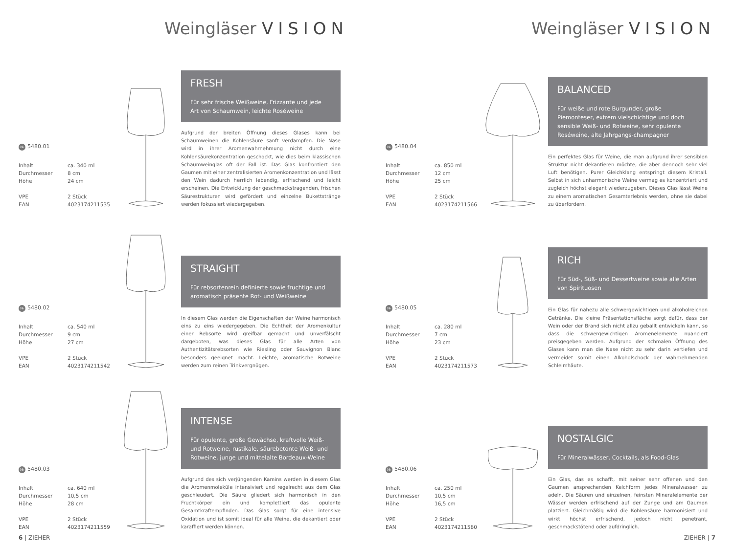Weingläser VISION
№ 5480.01
| Inhalt | ca. 340 ml |
| Durchmesser | 8 cm |
| Höhe | 24 cm |
| VPE | 2 Stück |
| EAN | 4023174211535 |
FRESH
Für sehr frische Weißweine, Frizzante und jede Art von Schaumwein, leichte Roséweine
Aufgrund der breiten Öffnung dieses Glases kann bei Schaumweinen die Kohlensäure sanft verdampfen. Die Nase wird in ihrer Aromenwahrnehmung nicht durch eine Kohlensäurekonzentration geschockt, wie dies beim klassischen Schaumweinglas oft der Fall ist. Das Glas konfrontiert den Gaumen mit einer zentralisierten Aromenkonzentration und lässt den Wein dadurch herrlich lebendig, erfrischend und leicht erscheinen. Die Entwicklung der geschmackstragenden, frischen Säurestrukturen wird gefördert und einzelne Bukettstränge werden fokussiert wiedergegeben.
№ 5480.02
| Inhalt | ca. 540 ml |
| Durchmesser | 9 cm |
| Höhe | 27 cm |
| VPE | 2 Stück |
| EAN | 4023174211542 |
STRAIGHT
Für rebsortenrein definierte sowie fruchtige und aromatisch präsente Rot- und Weißweine
In diesem Glas werden die Eigenschaften der Weine harmonisch eins zu eins wiedergegeben. Die Echtheit der Aromenkultur einer Rebsorte wird greifbar gemacht und unverfälscht dargeboten, was dieses Glas für alle Arten von Authentizitätsrebsorten wie Riesling oder Sauvignon Blanc besonders geeignet macht. Leichte, aromatische Rotweine werden zum reinen Trinkvergnügen.
№ 5480.03
| Inhalt | ca. 640 ml |
| Durchmesser | 10,5 cm |
| Höhe | 28 cm |
| VPE | 2 Stück |
| EAN | 4023174211559 |
INTENSE
Für opulente, große Gewächse, kraftvolle Weiß- und Rotweine, rustikale, säurebetonte Weiß- und Rotweine, junge und mittelalte Bordeaux-Weine
Aufgrund des sich verjüngenden Kamins werden in diesem Glas die Aromenmoleküle intensiviert und regelrecht aus dem Glas geschleudert. Die Säure gliedert sich harmonisch in den Fruchtkörper ein und komplettiert das opulente Gesamtkraftempfinden. Das Glas sorgt für eine intensive Oxidation und ist somit ideal für alle Weine, die dekantiert oder karaffiert werden können.
6 | ZIEHER
Weingläser VISION
№ 5480.04
| Inhalt | ca. 850 ml |
| Durchmesser | 12 cm |
| Höhe | 25 cm |
| VPE | 2 Stück |
| EAN | 4023174211566 |
BALANCED
Für weiße und rote Burgunder, große Piemonteser, extrem vielschichtige und doch sensible Weiß- und Rotweine, sehr opulente Roséweine, alte Jahrgangs-champagner
Ein perfektes Glas für Weine, die man aufgrund ihrer sensiblen Struktur nicht dekantieren möchte, die aber dennoch sehr viel Luft benötigen. Purer Gleichklang entspringt diesem Kristall. Selbst in sich unharmonische Weine vermag es konzentriert und zugleich höchst elegant wiederzugeben. Dieses Glas lässt Weine zu einem aromatischen Gesamterlebnis werden, ohne sie dabei zu überfordern.
№ 5480.05
| Inhalt | ca. 280 ml |
| Durchmesser | 7 cm |
| Höhe | 23 cm |
| VPE | 2 Stück |
| EAN | 4023174211573 |
RICH
Für Süd-, Süß- und Dessertweine sowie alle Arten von Spirituosen
Ein Glas für nahezu alle schwergewichtigen und alkoholreichen Getränke. Die kleine Präsentationsfläche sorgt dafür, dass der Wein oder der Brand sich nicht allzu geballt entwickeln kann, so dass die schwergewichtigen Aromenelemente nuanciert preisgegeben werden. Aufgrund der schmalen Öffnung des Glases kann man die Nase nicht zu sehr darin vertiefen und vermeidet somit einen Alkoholschock der wahrnehmenden Schleimhäute.
№ 5480.06
| Inhalt | ca. 250 ml |
| Durchmesser | 10,5 cm |
| Höhe | 16,5 cm |
| VPE | 2 Stück |
| EAN | 4023174211580 |
NOSTALGIC
Für Mineralwässer, Cocktails, als Food-Glas
Ein Glas, das es schafft, mit seiner sehr offenen und den Gaumen ansprechenden Kelchform jedes Mineralwasser zu adeln. Die Säuren und einzelnen, feinsten Mineralelemente der Wässer werden erfrischend auf der Zunge und am Gaumen platziert. Gleichmäßig wird die Kohlensäure harmonisiert und wirkt höchst erfrischend, jedoch nicht penetrant, geschmackstötend oder aufdringlich.
ZIEHER | 7